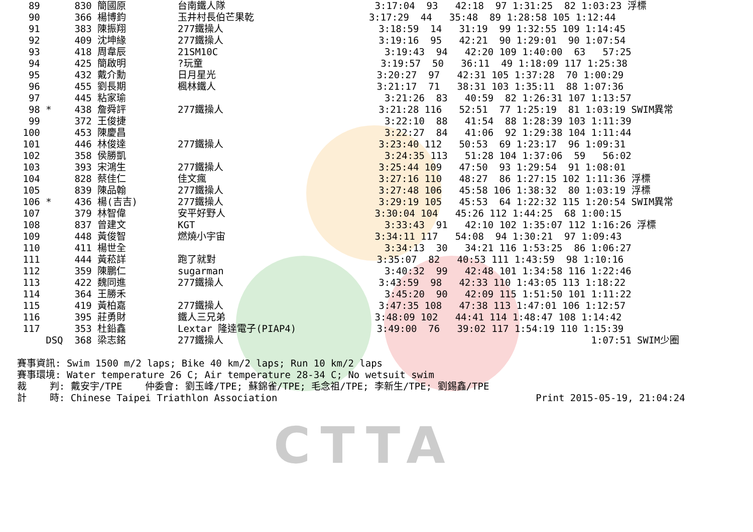CTTA
  89      830 簡國原         台南鐵人隊                          3:17:04  93   42:18  97 1:31:25  82 1:03:23 浮標
  90      366 楊博鈞         玉井村長伯芒果乾                    3:17:29  44   35:48  89 1:28:58 105 1:12:44
  91      383 陳振翔         277鐵操人                           3:18:59  14   31:19  99 1:32:55 109 1:14:45
  92      409 沈坤緣         277鐵操人                           3:19:16  95   42:21  90 1:29:01  90 1:07:54
  93      418 周韋辰         21SM10C                             3:19:43  94   42:20 109 1:40:00  63   57:25
  94      425 簡啟明         ?玩童                               3:19:57  50   36:11  49 1:18:09 117 1:25:38
  95      432 戴介勳         日月星光                            3:20:27  97   42:31 105 1:37:28  70 1:00:29
  96      455 劉長期         楓林鐵人                            3:21:17  71   38:31 103 1:35:11  88 1:07:36
  97      445 粘家瑜                                             3:21:26  83   40:59  82 1:26:31 107 1:13:57
  98 *    438 詹舜評         277鐵操人                           3:21:28 116   52:51  77 1:25:19  81 1:03:19 SWIM異常
  99      372 王俊捷                                             3:22:10  88   41:54  88 1:28:39 103 1:11:39
 100      453 陳慶昌                                             3:22:27  84   41:06  92 1:29:38 104 1:11:44
 101      446 林俊達         277鐵操人                           3:23:40 112   50:53  69 1:23:17  96 1:09:31
 102      358 侯勝凱                                             3:24:35 113   51:28 104 1:37:06  59   56:02
 103      393 宋鴻生         277鐵操人                           3:25:44 109   47:50  93 1:29:54  91 1:08:01
 104      828 蔡佳仁         佳文瘋                              3:27:16 110   48:27  86 1:27:15 102 1:11:36 浮標
 105      839 陳品翰         277鐵操人                           3:27:48 106   45:58 106 1:38:32  80 1:03:19 浮標
 106 *    436 楊(吉吉)       277鐵操人                           3:29:19 105   45:53  64 1:22:32 115 1:20:54 SWIM異常
 107      379 林智偉         安平好野人                          3:30:04 104   45:26 112 1:44:25  68 1:00:15
 108      837 曾建文         KGT                                 3:33:43  91   42:10 102 1:35:07 112 1:16:26 浮標
 109      448 黃俊智         燃燒小宇宙                          3:34:11 117   54:08  94 1:30:21  97 1:09:43
 110      411 楊世全                                             3:34:13  30   34:21 116 1:53:25  86 1:06:27
 111      444 黃菘詳         跑了就對                            3:35:07  82   40:53 111 1:43:59  98 1:10:16
 112      359 陳鵬仁         sugarman                            3:40:32  99   42:48 101 1:34:58 116 1:22:46
 113      422 魏同進         277鐵操人                           3:43:59  98   42:33 110 1:43:05 113 1:18:22
 114      364 王勝禾                                             3:45:20  90   42:09 115 1:51:50 101 1:11:22
 115      419 黃柏嘉         277鐵操人                           3:47:35 108   47:38 113 1:47:01 106 1:12:57
 116      395 莊勇財         鐵人三兄弟                          3:48:09 102   44:41 114 1:48:47 108 1:14:42
 117      353 杜鉛鑫         Lextar 隆達電子(PIAP4)              3:49:00  76   39:02 117 1:54:19 110 1:15:39
     DSQ  368 梁志銘         277鐵操人                                                                1:07:51 SWIM少圈

賽事資訊: Swim 1500 m/2 laps; Bike 40 km/2 laps; Run 10 km/2 laps
賽事環境: Water temperature 26 C; Air temperature 28-34 C; No wetsuit swim
裁    判: 戴安宇/TPE    仲委會: 劉玉峰/TPE; 蘇錦雀/TPE; 毛念祖/TPE; 李新生/TPE; 劉錫鑫/TPE
計    時: Chinese Taipei Triathlon Association                                             Print 2015-05-19, 21:04:24